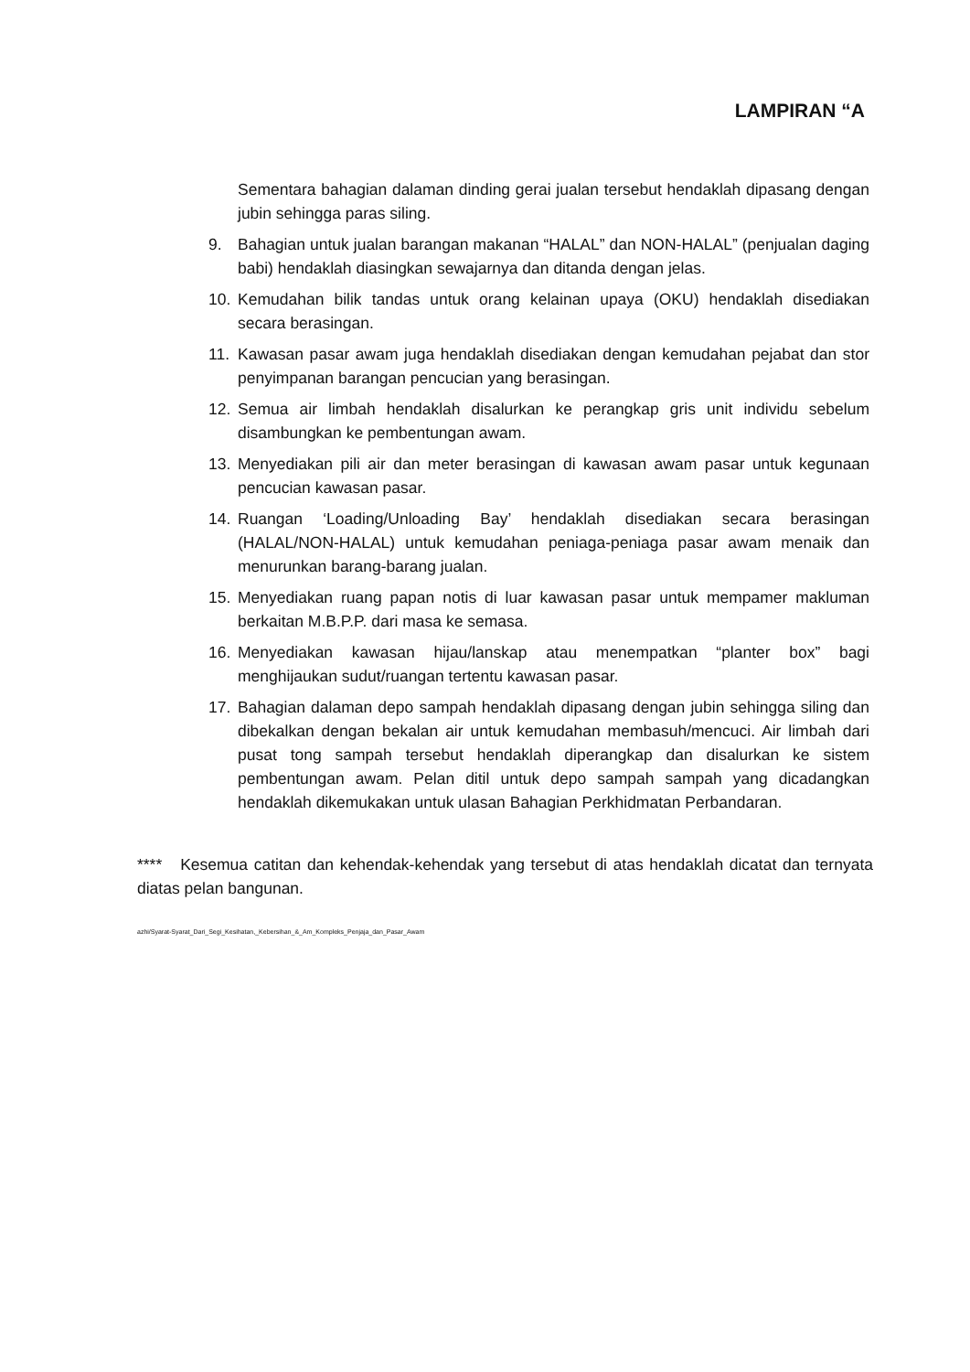LAMPIRAN “A
Sementara bahagian dalaman dinding gerai jualan tersebut hendaklah dipasang dengan jubin sehingga paras siling.
9. Bahagian untuk jualan barangan makanan “HALAL” dan NON-HALAL” (penjualan daging babi) hendaklah diasingkan sewajarnya dan ditanda dengan jelas.
10. Kemudahan bilik tandas untuk orang kelainan upaya (OKU) hendaklah disediakan secara berasingan.
11. Kawasan pasar awam juga hendaklah disediakan dengan kemudahan pejabat dan stor penyimpanan barangan pencucian yang berasingan.
12. Semua air limbah hendaklah disalurkan ke perangkap gris unit individu sebelum disambungkan ke pembentungan awam.
13. Menyediakan pili air dan meter berasingan di kawasan awam pasar untuk kegunaan pencucian kawasan pasar.
14. Ruangan ‘Loading/Unloading Bay’ hendaklah disediakan secara berasingan (HALAL/NON-HALAL) untuk kemudahan peniaga-peniaga pasar awam menaik dan menurunkan barang-barang jualan.
15. Menyediakan ruang papan notis di luar kawasan pasar untuk mempamer makluman berkaitan M.B.P.P. dari masa ke semasa.
16. Menyediakan kawasan hijau/lanskap atau menempatkan “planter box” bagi menghijaukan sudut/ruangan tertentu kawasan pasar.
17. Bahagian dalaman depo sampah hendaklah dipasang dengan jubin sehingga siling dan dibekalkan dengan bekalan air untuk kemudahan membasuh/mencuci. Air limbah dari pusat tong sampah tersebut hendaklah diperangkap dan disalurkan ke sistem pembentungan awam. Pelan ditil untuk depo sampah sampah yang dicadangkan hendaklah dikemukakan untuk ulasan Bahagian Perkhidmatan Perbandaran.
**** Kesemua catitan dan kehendak-kehendak yang tersebut di atas hendaklah dicatat dan ternyata diatas pelan bangunan.
azhi/Syarat-Syarat_Dari_Segi_Kesihatan,_Kebersihan_&_Am_Kompleks_Penjaja_dan_Pasar_Awam